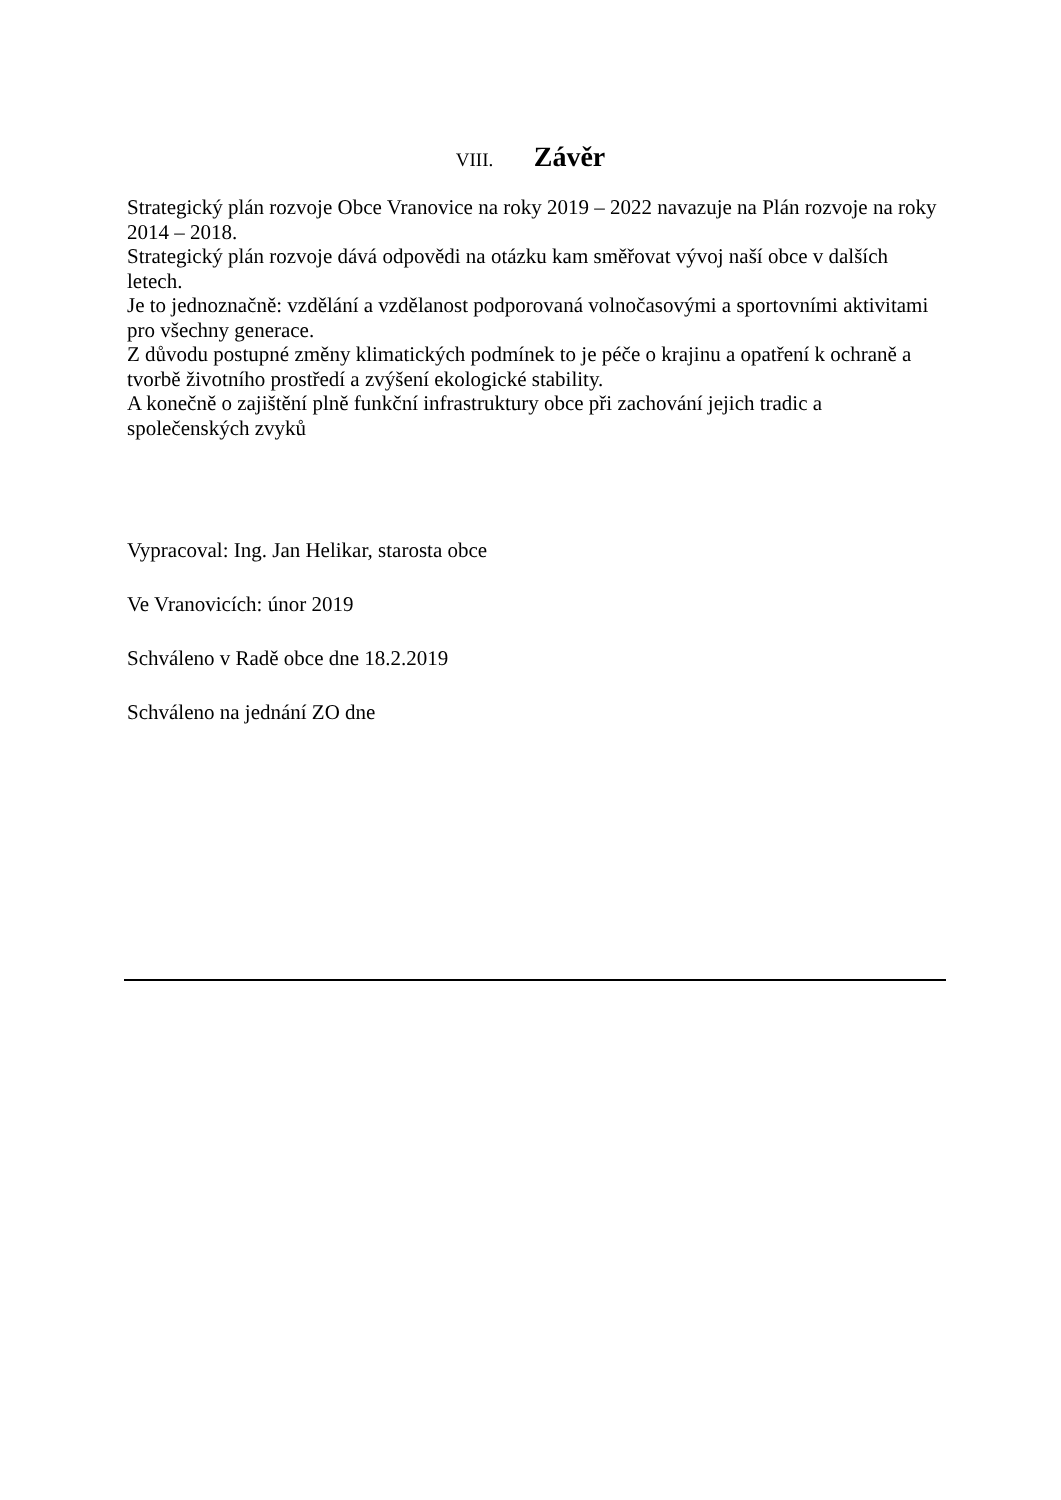VIII. Závěr
Strategický plán rozvoje Obce Vranovice na roky 2019 – 2022 navazuje na Plán rozvoje na roky 2014 – 2018.
Strategický plán rozvoje dává odpovědi na otázku kam směřovat vývoj naší obce v dalších letech.
Je to jednoznačně: vzdělání a vzdělanost podporovaná volnočasovými a sportovními aktivitami pro všechny generace.
Z důvodu postupné změny klimatických podmínek to je péče o krajinu a opatření k ochraně a tvorbě životního prostředí a zvýšení ekologické stability.
A konečně o zajištění plně funkční infrastruktury obce při zachování jejich tradic a společenských zvyků
Vypracoval: Ing. Jan Helikar, starosta obce
Ve Vranovicích: únor 2019
Schváleno v Radě obce dne 18.2.2019
Schváleno na jednání ZO dne